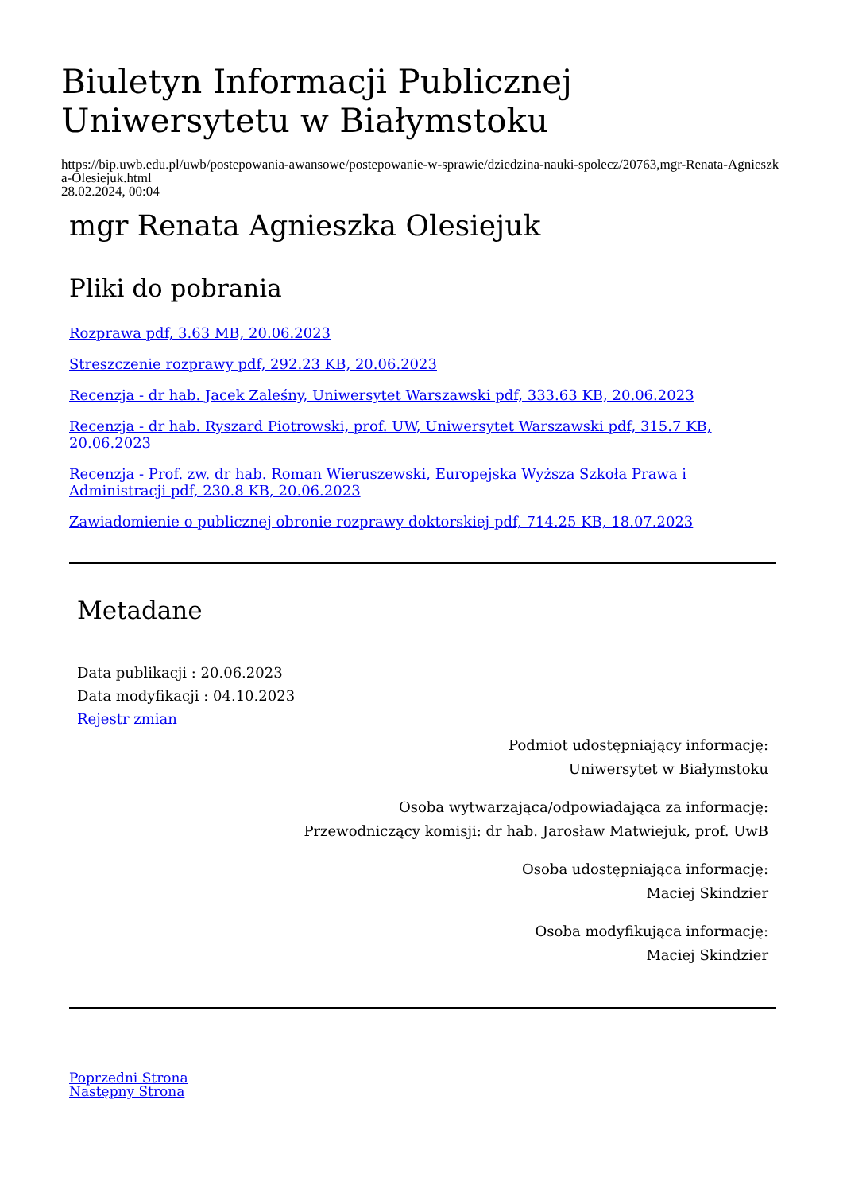Biuletyn Informacji Publicznej Uniwersytetu w Białymstoku
https://bip.uwb.edu.pl/uwb/postepowania-awansowe/postepowanie-w-sprawie/dziedzina-nauki-spolecz/20763,mgr-Renata-Agnieszka-Olesiejuk.html
28.02.2024, 00:04
mgr Renata Agnieszka Olesiejuk
Pliki do pobrania
Rozprawa pdf, 3.63 MB, 20.06.2023
Streszczenie rozprawy pdf, 292.23 KB, 20.06.2023
Recenzja - dr hab. Jacek Zaleśny, Uniwersytet Warszawski pdf, 333.63 KB, 20.06.2023
Recenzja - dr hab. Ryszard Piotrowski, prof. UW, Uniwersytet Warszawski pdf, 315.7 KB, 20.06.2023
Recenzja - Prof. zw. dr hab. Roman Wieruszewski, Europejska Wyższa Szkoła Prawa i Administracji pdf, 230.8 KB, 20.06.2023
Zawiadomienie o publicznej obronie rozprawy doktorskiej pdf, 714.25 KB, 18.07.2023
Metadane
Data publikacji : 20.06.2023
Data modyfikacji : 04.10.2023
Rejestr zmian
Podmiot udostępniający informację:
Uniwersytet w Białymstoku
Osoba wytwarzająca/odpowiadająca za informację:
Przewodniczący komisji: dr hab. Jarosław Matwiejuk, prof. UwB
Osoba udostępniająca informację:
Maciej Skindzier
Osoba modyfikująca informację:
Maciej Skindzier
Poprzedni Strona
Następny Strona